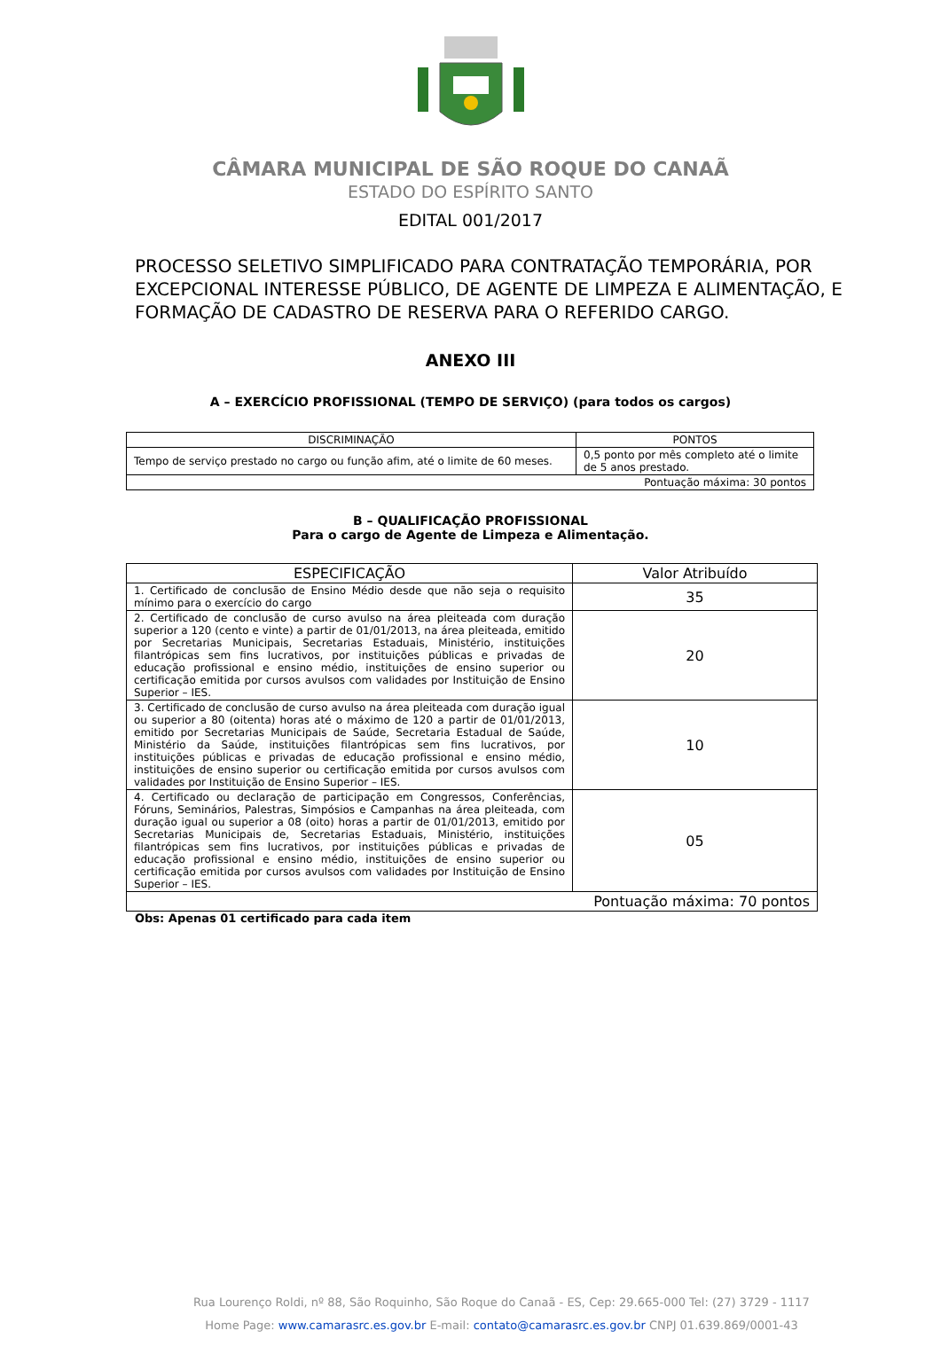CÂMARA MUNICIPAL DE SÃO ROQUE DO CANAÃ
ESTADO DO ESPÍRITO SANTO
EDITAL 001/2017
PROCESSO SELETIVO SIMPLIFICADO PARA CONTRATAÇÃO TEMPORÁRIA, POR EXCEPCIONAL INTERESSE PÚBLICO, DE AGENTE DE LIMPEZA E ALIMENTAÇÃO, E FORMAÇÃO DE CADASTRO DE RESERVA PARA O REFERIDO CARGO.
ANEXO III
A – EXERCÍCIO PROFISSIONAL (TEMPO DE SERVIÇO) (para todos os cargos)
| DISCRIMINAÇÃO | PONTOS |
| --- | --- |
| Tempo de serviço prestado no cargo ou função afim, até o limite de 60 meses. | 0,5 ponto por mês completo até o limite de 5 anos prestado. |
| Pontuação máxima: 30 pontos | |
B – QUALIFICAÇÃO PROFISSIONAL
Para o cargo de Agente de Limpeza e Alimentação.
| ESPECIFICAÇÃO | Valor Atribuído |
| --- | --- |
| 1. Certificado de conclusão de Ensino Médio desde que não seja o requisito mínimo para o exercício do cargo | 35 |
| 2. Certificado de conclusão de curso avulso na área pleiteada com duração superior a 120 (cento e vinte) a partir de 01/01/2013, na área pleiteada, emitido por Secretarias Municipais, Secretarias Estaduais, Ministério, instituições filantrópicas sem fins lucrativos, por instituições públicas e privadas de educação profissional e ensino médio, instituições de ensino superior ou certificação emitida por cursos avulsos com validades por Instituição de Ensino Superior – IES. | 20 |
| 3. Certificado de conclusão de curso avulso na área pleiteada com duração igual ou superior a 80 (oitenta) horas até o máximo de 120 a partir de 01/01/2013, emitido por Secretarias Municipais de Saúde, Secretaria Estadual de Saúde, Ministério da Saúde, instituições filantrópicas sem fins lucrativos, por instituições públicas e privadas de educação profissional e ensino médio, instituições de ensino superior ou certificação emitida por cursos avulsos com validades por Instituição de Ensino Superior – IES. | 10 |
| 4. Certificado ou declaração de participação em Congressos, Conferências, Fóruns, Seminários, Palestras, Simpósios e Campanhas na área pleiteada, com duração igual ou superior a 08 (oito) horas a partir de 01/01/2013, emitido por Secretarias Municipais de, Secretarias Estaduais, Ministério, instituições filantrópicas sem fins lucrativos, por instituições públicas e privadas de educação profissional e ensino médio, instituições de ensino superior ou certificação emitida por cursos avulsos com validades por Instituição de Ensino Superior – IES. | 05 |
| Pontuação máxima: 70 pontos | |
Obs: Apenas 01 certificado para cada item
Rua Lourenço Roldi, nº 88, São Roquinho, São Roque do Canaã - ES, Cep: 29.665-000 Tel: (27) 3729 - 1117
Home Page: www.camarasrc.es.gov.br E-mail: contato@camarasrc.es.gov.br CNPJ 01.639.869/0001-43